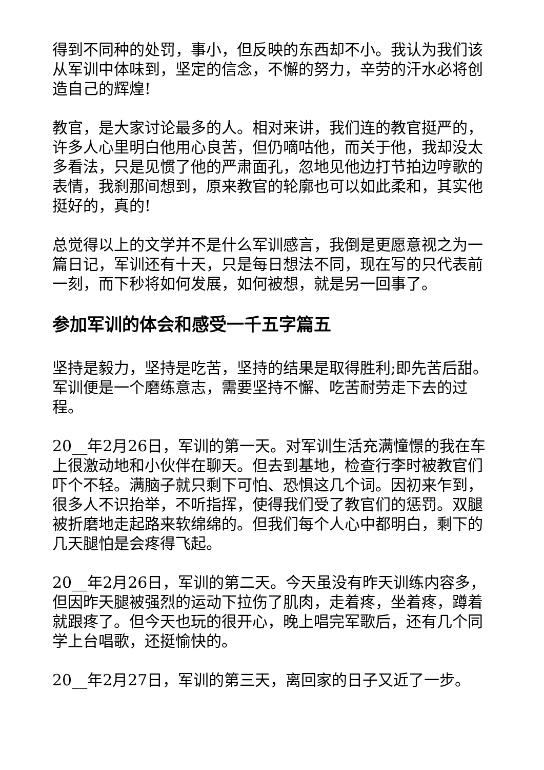得到不同种的处罚，事小，但反映的东西却不小。我认为我们该从军训中体味到，坚定的信念，不懈的努力，辛劳的汗水必将创造自己的辉煌!
教官，是大家讨论最多的人。相对来讲，我们连的教官挺严的，许多人心里明白他用心良苦，但仍嘀咕他，而关于他，我却没太多看法，只是见惯了他的严肃面孔，忽地见他边打节拍边哼歌的表情，我刹那间想到，原来教官的轮廓也可以如此柔和，其实他挺好的，真的!
总觉得以上的文学并不是什么军训感言，我倒是更愿意视之为一篇日记，军训还有十天，只是每日想法不同，现在写的只代表前一刻，而下秒将如何发展，如何被想，就是另一回事了。
参加军训的体会和感受一千五字篇五
坚持是毅力，坚持是吃苦，坚持的结果是取得胜利;即先苦后甜。军训便是一个磨练意志，需要坚持不懈、吃苦耐劳走下去的过程。
20__年2月26日，军训的第一天。对军训生活充满憧憬的我在车上很激动地和小伙伴在聊天。但去到基地，检查行李时被教官们吓个不轻。满脑子就只剩下可怕、恐惧这几个词。因初来乍到，很多人不识抬举，不听指挥，使得我们受了教官们的惩罚。双腿被折磨地走起路来软绵绵的。但我们每个人心中都明白，剩下的几天腿怕是会疼得飞起。
20__年2月26日，军训的第二天。今天虽没有昨天训练内容多，但因昨天腿被强烈的运动下拉伤了肌肉，走着疼，坐着疼，蹲着就跟疼了。但今天也玩的很开心，晚上唱完军歌后，还有几个同学上台唱歌，还挺愉快的。
20__年2月27日，军训的第三天，离回家的日子又近了一步。